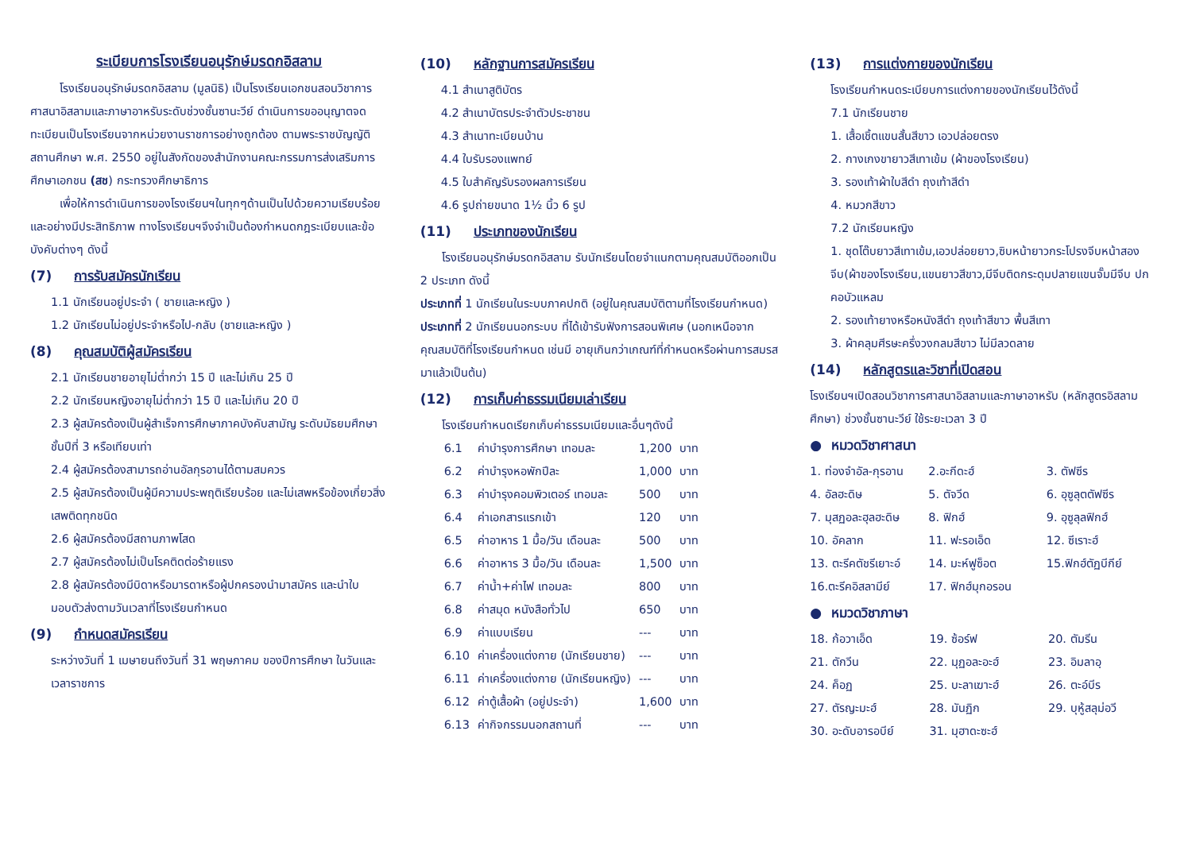ระเบียบการโรงเรียนอนุรักษ์มรดกอิสลาม
โรงเรียนอนุรักษ์มรดกอิสลาม (มูลนิธิ) เป็นโรงเรียนเอกชนสอนวิชาการศาสนาอิสลามและภาษาอาหรับระดับช่วงชั้นซานะวีย์ ดำเนินการขออนุญาตจดทะเบียนเป็นโรงเรียนจากหน่วยงานราชการอย่างถูกต้อง ตามพระราชบัญญัติสถานศึกษา พ.ศ. 2550 อยู่ในสังกัดของสำนักงานคณะกรรมการส่งเสริมการศึกษาเอกชน (สช) กระทรวงศึกษาธิการ
เพื่อให้การดำเนินการของโรงเรียนฯในทุกๆด้านเป็นไปด้วยความเรียบร้อยและอย่างมีประสิทธิภาพ ทางโรงเรียนฯจึงจำเป็นต้องกำหนดกฎระเบียบและข้อบังคับต่างๆ ดังนี้
(7) การรับสมัครนักเรียน
1.1 นักเรียนอยู่ประจำ ( ชายและหญิง )
1.2 นักเรียนไม่อยู่ประจำหรือไป-กลับ (ชายและหญิง )
(8) คุณสมบัติผู้สมัครเรียน
2.1 นักเรียนชายอายุไม่ต่ำกว่า 15 ปี และไม่เกิน 25 ปี
2.2 นักเรียนหญิงอายุไม่ต่ำกว่า 15 ปี และไม่เกิน 20 ปี
2.3 ผู้สมัครต้องเป็นผู้สำเร็จการศึกษาภาคบังคับสามัญ ระดับมัธยมศึกษาชั้นปีที่ 3 หรือเทียบเท่า
2.4 ผู้สมัครต้องสามารถอ่านอัลกุรอานได้ตามสมควร
2.5 ผู้สมัครต้องเป็นผู้มีความประพฤติเรียบร้อย และไม่เสพหรือข้องเกี่ยวสิ่งเสพติดทุกชนิด
2.6 ผู้สมัครต้องมีสถานภาพโสด
2.7 ผู้สมัครต้องไม่เป็นโรคติดต่อร้ายแรง
2.8 ผู้สมัครต้องมีบิดาหรือมารดาหรือผู้ปกครองนำมาสมัคร และนำใบมอบตัวส่งตามวันเวลาที่โรงเรียนกำหนด
(9) กำหนดสมัครเรียน
ระหว่างวันที่ 1 เมษายนถึงวันที่ 31 พฤษภาคม ของปีการศึกษา ในวันและเวลาราชการ
(10) หลักฐานการสมัครเรียน
4.1 สำเนาสูติบัตร
4.2 สำเนาบัตรประจำตัวประชาชน
4.3 สำเนาทะเบียนบ้าน
4.4 ใบรับรองแพทย์
4.5 ใบสำคัญรับรองผลการเรียน
4.6 รูปถ่ายขนาด 1½ นิ้ว 6 รูป
(11) ประเภทของนักเรียน
โรงเรียนอนุรักษ์มรดกอิสลาม รับนักเรียนโดยจำแนกตามคุณสมบัติออกเป็น 2 ประเภท ดังนี้
ประเภทที่ 1 นักเรียนในระบบภาคปกติ (อยู่ในคุณสมบัติตามที่โรงเรียนกำหนด)
ประเภทที่ 2 นักเรียนนอกระบบ ที่ได้เข้ารับฟังการสอนพิเศษ (นอกเหนือจากคุณสมบัติที่โรงเรียนกำหนด เช่นมี อายุเกินกว่าเกณฑ์ที่กำหนดหรือผ่านการสมรสมาแล้วเป็นต้น)
(12) การเก็บค่าธรรมเนียมเล่าเรียน
โรงเรียนกำหนดเรียกเก็บค่าธรรมเนียมและอื่นๆดังนี้
| 6.1 | ค่าบำรุงการศึกษา เทอมละ | 1,200 | บาท |
| 6.2 | ค่าบำรุงหอพักปีละ | 1,000 | บาท |
| 6.3 | ค่าบำรุงคอมพิวเตอร์ เทอมละ | 500 | บาท |
| 6.4 | ค่าเอกสารแรกเข้า | 120 | บาท |
| 6.5 | ค่าอาหาร 1 มื้อ/วัน เดือนละ | 500 | บาท |
| 6.6 | ค่าอาหาร 3 มื้อ/วัน เดือนละ | 1,500 | บาท |
| 6.7 | ค่าน้ำ+ค่าไฟ เทอมละ | 800 | บาท |
| 6.8 | ค่าสมุด หนังสือทั่วไป | 650 | บาท |
| 6.9 | ค่าแบบเรียน | --- | บาท |
| 6.10 | ค่าเครื่องแต่งกาย (นักเรียนชาย) | --- | บาท |
| 6.11 | ค่าเครื่องแต่งกาย (นักเรียนหญิง) | --- | บาท |
| 6.12 | ค่าตู้เสื้อผ้า (อยู่ประจำ) | 1,600 | บาท |
| 6.13 | ค่ากิจกรรมนอกสถานที่ | --- | บาท |
(13) การแต่งกายของนักเรียน
โรงเรียนกำหนดระเบียบการแต่งกายของนักเรียนไว้ดังนี้
7.1 นักเรียนชาย
1. เสื้อเชิ้ตแขนสั้นสีขาว เอวปล่อยตรง
2. กางเกงขายาวสีเทาเข้ม (ผ้าของโรงเรียน)
3. รองเท้าผ้าใบสีดำ ถุงเท้าสีดำ
4. หมวกสีขาว
7.2 นักเรียนหญิง
1. ชุดโต๊บยาวสีเทาเข้ม,เอวปล่อยยาว,ซิบหน้ายาวกระโปรงจีบหน้าสองจีบ(ผ้าของโรงเรียน,แขนยาวสีขาว,มีจีบติดกระดุมปลายแขนจั๊มมีจีบ ปกคอบัวแหลม
2. รองเท้ายางหรือหนังสีดำ ถุงเท้าสีขาว พื้นสีเทา
3. ผ้าคลุมศีรษะครึ่งวงกลมสีขาว ไม่มีลวดลาย
(14) หลักสูตรและวิชาที่เปิดสอน
โรงเรียนฯเปิดสอนวิชาการศาสนาอิสลามและภาษาอาหรับ (หลักสูตรอิสลามศึกษา) ช่วงชั้นซานะวีย์ ใช้ระยะเวลา 3 ปี
● หมวดวิชาศาสนา
| 1. ท่องจำอัล-กุรอาน | 2.อะกีดะฮ์ | 3. ตัฟซีร |
| 4. อัลฮะดิษ | 5. ตัจวีด | 6. อุซูลุตตัฟซีร |
| 7. มุสฏอละฮุลฮะดิษ | 8. ฟิกฮ์ | 9. อุซูลุลฟิกฮ์ |
| 10. อัคลาก | 11. ฟะรอเอ็ด | 12. ซีเราะฮ์ |
| 13. ตะรีคตัชรีเยาะอ์ | 14. มะห์ฟูซ็อต | 15.ฟิกฮ์ตัฏบีกีย์ |
| 16.ตะรีคอิสลามีย์ | 17. ฟิกฮ์มุกอรอน | |
● หมวดวิชาภาษา
| 18. ก้อวาเอ็ด | 19. ซ้อร์ฟ | 20. ตัมรีน |
| 21. ตักวีน | 22. มุฏอละอะฮ์ | 23. อิมลาอฺ |
| 24. ค็อฏ | 25. บะลาเฆาะฮ์ | 26. ตะอ์บีร |
| 27. ตัรญะมะฮ์ | 28. มันฏิก | 29. บุหู้สลุม่อวี |
| 30. อะดับอารอบีย์ | 31. มุฮาดะซะฮ์ | |